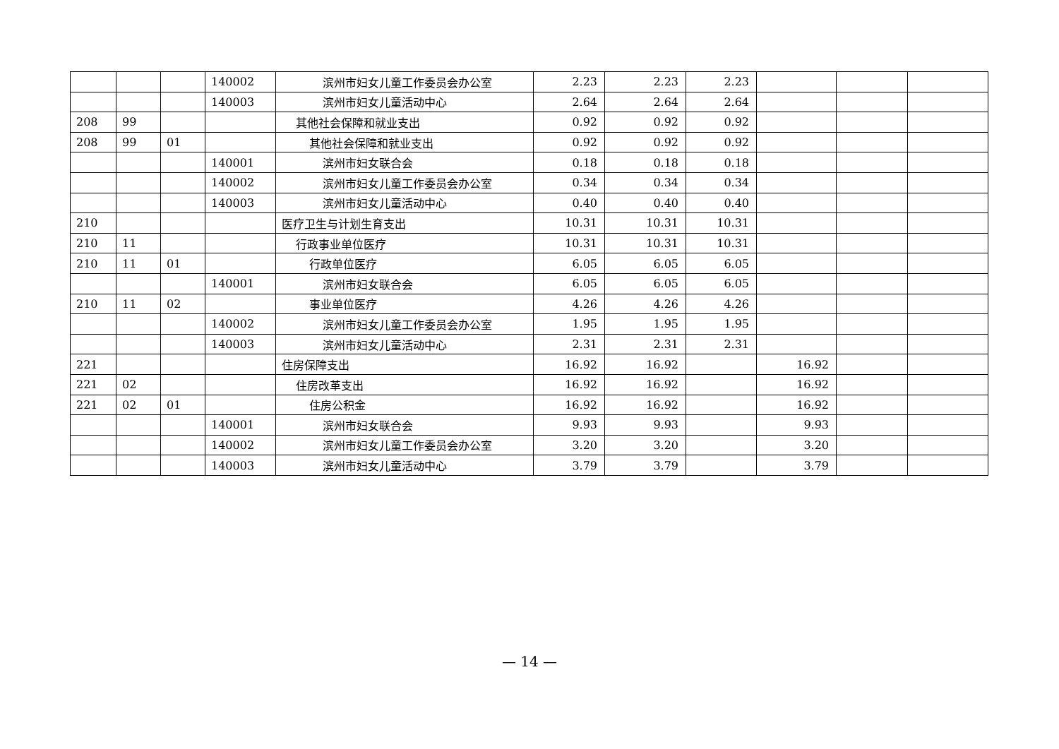| | | | 140002 | 滨州市妇女儿童工作委员会办公室 | 2.23 | 2.23 | 2.23 | | | |
| | | | 140003 | 滨州市妇女儿童活动中心 | 2.64 | 2.64 | 2.64 | | | |
| 208 | 99 | | | 其他社会保障和就业支出 | 0.92 | 0.92 | 0.92 | | | |
| 208 | 99 | 01 | | 其他社会保障和就业支出 | 0.92 | 0.92 | 0.92 | | | |
| | | | 140001 | 滨州市妇女联合会 | 0.18 | 0.18 | 0.18 | | | |
| | | | 140002 | 滨州市妇女儿童工作委员会办公室 | 0.34 | 0.34 | 0.34 | | | |
| | | | 140003 | 滨州市妇女儿童活动中心 | 0.40 | 0.40 | 0.40 | | | |
| 210 | | | | 医疗卫生与计划生育支出 | 10.31 | 10.31 | 10.31 | | | |
| 210 | 11 | | | 行政事业单位医疗 | 10.31 | 10.31 | 10.31 | | | |
| 210 | 11 | 01 | | 行政单位医疗 | 6.05 | 6.05 | 6.05 | | | |
| | | | 140001 | 滨州市妇女联合会 | 6.05 | 6.05 | 6.05 | | | |
| 210 | 11 | 02 | | 事业单位医疗 | 4.26 | 4.26 | 4.26 | | | |
| | | | 140002 | 滨州市妇女儿童工作委员会办公室 | 1.95 | 1.95 | 1.95 | | | |
| | | | 140003 | 滨州市妇女儿童活动中心 | 2.31 | 2.31 | 2.31 | | | |
| 221 | | | | 住房保障支出 | 16.92 | 16.92 | | 16.92 | | |
| 221 | 02 | | | 住房改革支出 | 16.92 | 16.92 | | 16.92 | | |
| 221 | 02 | 01 | | 住房公积金 | 16.92 | 16.92 | | 16.92 | | |
| | | | 140001 | 滨州市妇女联合会 | 9.93 | 9.93 | | 9.93 | | |
| | | | 140002 | 滨州市妇女儿童工作委员会办公室 | 3.20 | 3.20 | | 3.20 | | |
| | | | 140003 | 滨州市妇女儿童活动中心 | 3.79 | 3.79 | | 3.79 | | |
— 14 —